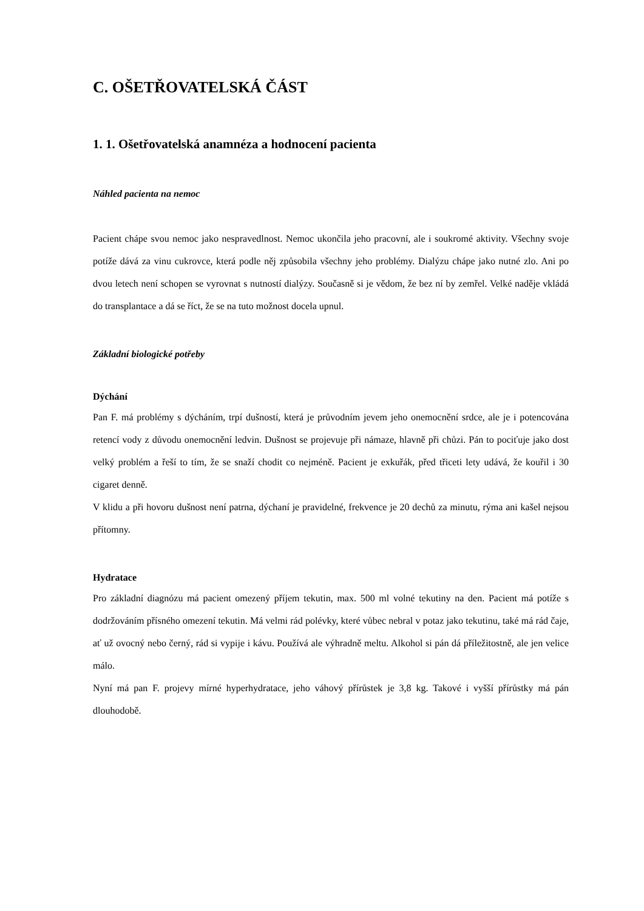C. OŠETŘOVATELSKÁ ČÁST
1. 1. Ošetřovatelská anamnéza a hodnocení pacienta
Náhled pacienta na nemoc
Pacient chápe svou nemoc jako nespravedlnost. Nemoc ukončila jeho pracovní, ale i soukromé aktivity. Všechny svoje potíže dává za vinu cukrovce, která podle něj způsobila všechny jeho problémy. Dialýzu chápe jako nutné zlo. Ani po dvou letech není schopen se vyrovnat s nutností dialýzy. Současně si je vědom, že bez ní by zemřel. Velké naděje vkládá do transplantace a dá se říct, že se na tuto možnost docela upnul.
Základní biologické potřeby
Dýchání
Pan F. má problémy s dýcháním, trpí dušností, která je průvodním jevem jeho onemocnění srdce, ale je i potencována retencí vody z důvodu onemocnění ledvin. Dušnost se projevuje při námaze, hlavně při chůzi. Pán to pociťuje jako dost velký problém a řeší to tím, že se snaží chodit co nejméně. Pacient je exkuřák, před třiceti lety udává, že kouřil i 30 cigaret denně.
V klidu a při hovoru dušnost není patrna, dýchaní je pravidelné, frekvence je 20 dechů za minutu, rýma ani kašel nejsou přítomny.
Hydratace
Pro základní diagnózu má pacient omezený příjem tekutin, max. 500 ml volné tekutiny na den. Pacient má potíže s dodržováním přísného omezení tekutin. Má velmi rád polévky, které vůbec nebral v potaz jako tekutinu, také má rád čaje, ať už ovocný nebo černý, rád si vypije i kávu. Používá ale výhradně meltu. Alkohol si pán dá příležitostně, ale jen velice málo.
Nyní má pan F. projevy mírné hyperhydratace, jeho váhový přírůstek je 3,8 kg. Takové i vyšší přírůstky má pán dlouhodobě.